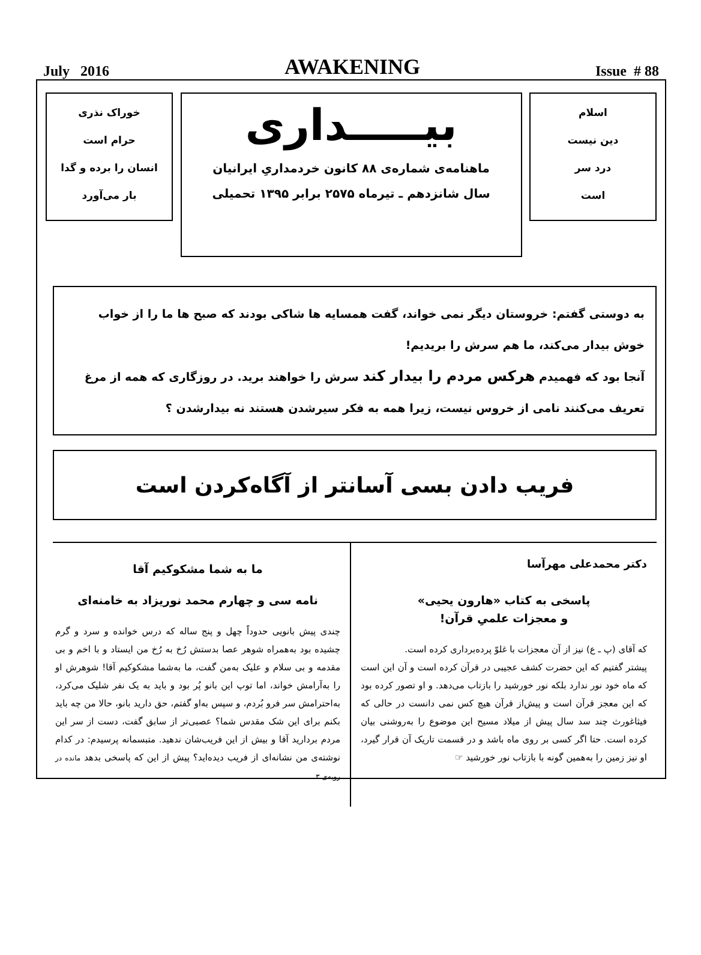July 2016 AWAKENING Issue # 88
اسلام
دین نیست
درد سر
است
بیـــــداری
ماهنامه‌ی شماره‌ی ۸۸ کانون خردمداریِ ایرانیان
سال شانزدهم ـ تیرماه ۲۵۷۵ برابر ۱۳۹۵ تحمیلی
خوراک نذری
حرام است
انسان را برده و گدا
بار می‌آورد
به دوستی گفتم: خروستان دیگر نمی خواند، گفت همسایه ها شاکی بودند که صبح ها ما را از خواب خوش بیدار می‌کند، ما هم سرش را بریدیم!
آنجا بود که فهمیدم هرکس مردم را بیدار کند سرش را خواهند برید. در روزگاری که همه از مرغ تعریف می‌کنند نامی از خروس نیست، زیرا همه به فکر سیرشدن هستند نه بیدارشدن ؟
فریب دادن بسی آسانتر از آگاه‌کردن است
دکتر محمدعلی مهرآسا
پاسخی به کتاب «هارون یحیی»
و معجزات علمیِ قرآن!
که آقای (پ ـ ع) نیز از آن معجزات با غلوّ پرده‌برداری کرده است.
پیشتر گفتیم که این حضرت کشف عجیبی در قرآن کرده است و آن این است که ماه خود نور ندارد بلکه نور خورشید را بازتاب می‌دهد. و او تصور کرده بود که این معجز قرآن است و پیش‌از قرآن هیچ کس نمی دانست در حالی که فیثاغورث چند سد سال پیش از میلاد مسیح این موضوع را به‌روشنی بیان کرده است. حتا اگر کسی بر روی ماه باشد و در قسمت تاریک آن قرار گیرد، او نیز زمین را به‌همین گونه با بازتاب نور خورشید ☞
ما به شما مشکوکیم آقا
نامه سی و چهارم محمد نوریزاد به خامنه‌ای
چندی پیش بانویی حدوداً چهل و پنج ساله که درس خوانده و سرد و گرم چشیده بود به‌همراه شوهر عصا بدستش رُخ به رُخ من ایستاد و با اخم و بی مقدمه و بی سلام و علیک به‌من گفت، ما به‌شما مشکوکیم آقا! شوهرش او را به‌آرامش خواند، اما توپ این بانو پُر بود و باید به یک نفر شلیک می‌کرد، به‌احترامش سر فرو بُردم، و سپس به‌او گفتم، حق دارید بانو، حالا من چه باید بکنم برای این شک مقدس شما؟ عصبی‌تر از سابق گفت، دست از سر این مردم بردارید آقا و بیش از این فریب‌شان ندهید. متبسمانه پرسیدم: در کدام نوشته‌ی من نشانه‌ای از فریب دیده‌اید؟ پیش از این که پاسخی بدهد مانده در رویه‌ی ۳